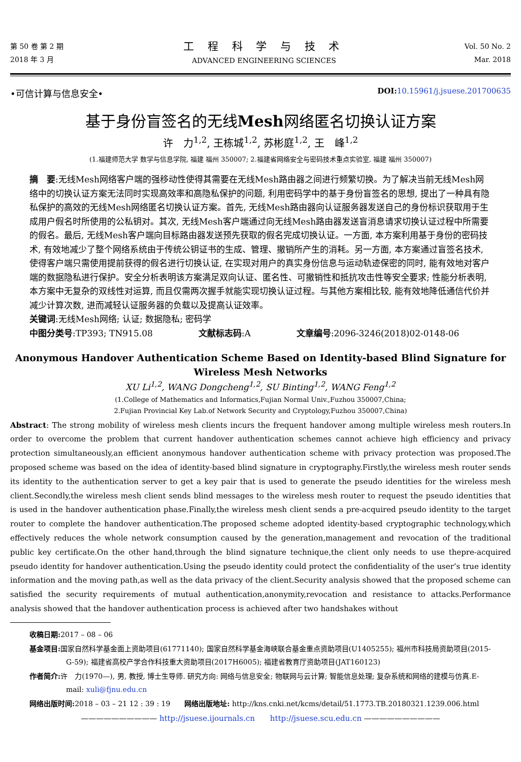第 50 卷 第 2 期
2018 年 3 月
工 程 科 学 与 技 术
ADVANCED ENGINEERING SCIENCES
Vol. 50 No. 2
Mar. 2018
•可信计算与信息安全•
DOI: 10.15961/j.jsuese.201700635
基于身份盲签名的无线Mesh网络匿名切换认证方案
许　力<sup>1,2</sup>, 王栋城<sup>1,2</sup>, 苏彬庭<sup>1,2</sup>, 王　峰<sup>1,2</sup>
(1.福建师范大学 数学与信息学院, 福建 福州 350007; 2.福建省网络安全与密码技术重点实验室, 福建 福州 350007)
摘　要:无线Mesh网络客户端的强移动性使得其需要在无线Mesh路由器之间进行频繁切换。为了解决当前无线Mesh网络中的切换认证方案无法同时实现高效率和高隐私保护的问题, 利用密码学中的基于身份盲签名的思想, 提出了一种具有隐私保护的高效的无线Mesh网络匿名切换认证方案。首先, 无线Mesh路由器向认证服务器发送自己的身份标识获取用于生成用户假名时所使用的公私钥对。其次, 无线Mesh客户端通过向无线Mesh路由器发送盲消息请求切换认证过程中所需要的假名。最后, 无线Mesh客户端向目标路由器发送预先获取的假名完成切换认证。一方面, 本方案利用基于身份的密码技术, 有效地减少了整个网络系统由于传统公钥证书的生成、管理、撤销所产生的消耗。另一方面, 本方案通过盲签名技术, 使得客户端只需使用提前获得的假名进行切换认证, 在实现对用户的真实身份信息与运动轨迹保密的同时, 能有效地对客户端的数据隐私进行保护。安全分析表明该方案满足双向认证、匿名性、可撤销性和抵抗攻击性等安全要求; 性能分析表明, 本方案中无复杂的双线性对运算, 而且仅需两次握手就能实现切换认证过程。与其他方案相比较, 能有效地降低通信代价并减少计算次数, 进而减轻认证服务器的负载以及提高认证效率。
关键词:无线Mesh网络; 认证; 数据隐私; 密码学
中图分类号:TP393; TN915.08 文献标志码:A 文章编号:2096-3246(2018)02-0148-06
Anonymous Handover Authentication Scheme Based on Identity-based Blind Signature for
Wireless Mesh Networks
XU Li<sup>1,2</sup>, WANG Dongcheng<sup>1,2</sup>, SU Binting<sup>1,2</sup>, WANG Feng<sup>1,2</sup>
(1.College of Mathematics and Informatics,Fujian Normal Univ.,Fuzhou 350007,China;
2.Fujian Provincial Key Lab.of Network Security and Cryptology,Fuzhou 350007,China)
Abstract: The strong mobility of wireless mesh clients incurs the frequent handover among multiple wireless mesh routers.In order to overcome the problem that current handover authentication schemes cannot achieve high efficiency and privacy protection simultaneously,an efficient anonymous handover authentication scheme with privacy protection was proposed.The proposed scheme was based on the idea of identity-based blind signature in cryptography.Firstly,the wireless mesh router sends its identity to the authentication server to get a key pair that is used to generate the pseudo identities for the wireless mesh client.Secondly,the wireless mesh client sends blind messages to the wireless mesh router to request the pseudo identities that is used in the handover authentication phase.Finally,the wireless mesh client sends a pre-acquired pseudo identity to the target router to complete the handover authentication.The proposed scheme adopted identity-based cryptographic technology,which effectively reduces the whole network consumption caused by the generation,management and revocation of the traditional public key certificate.On the other hand,through the blind signature technique,the client only needs to use thepre-acquired pseudo identity for handover authentication.Using the pseudo identity could protect the confidentiality of the user’s true identity information and the moving path,as well as the data privacy of the client.Security analysis showed that the proposed scheme can satisfied the security requirements of mutual authentication,anonymity,revocation and resistance to attacks.Performance analysis showed that the handover authentication process is achieved after two handshakes without
收稿日期: 2017 – 08 – 06
基金项目: 国家自然科学基金面上资助项目(61771140); 国家自然科学基金海峡联合基金重点资助项目(U1405255); 福州市科技局资助项目(2015-G-59); 福建省高校产学合作科技重大资助项目(2017H6005); 福建省教育厅资助项目(JAT160123)
作者简介: 许　力(1970—), 男, 教授, 博士生导师. 研究方向: 网络与信息安全; 物联网与云计算; 智能信息处理; 复杂系统和网络的建模与仿真.E-mail: xuli@fjnu.edu.cn
网络出版时间: 2018 – 03 – 21 12 : 39 : 19　　网络出版地址: http://kns.cnki.net/kcms/detail/51.1773.TB.20180321.1239.006.html
—————————— http://jsuese.ijournals.cn　　http://jsuese.scu.edu.cn ——————————